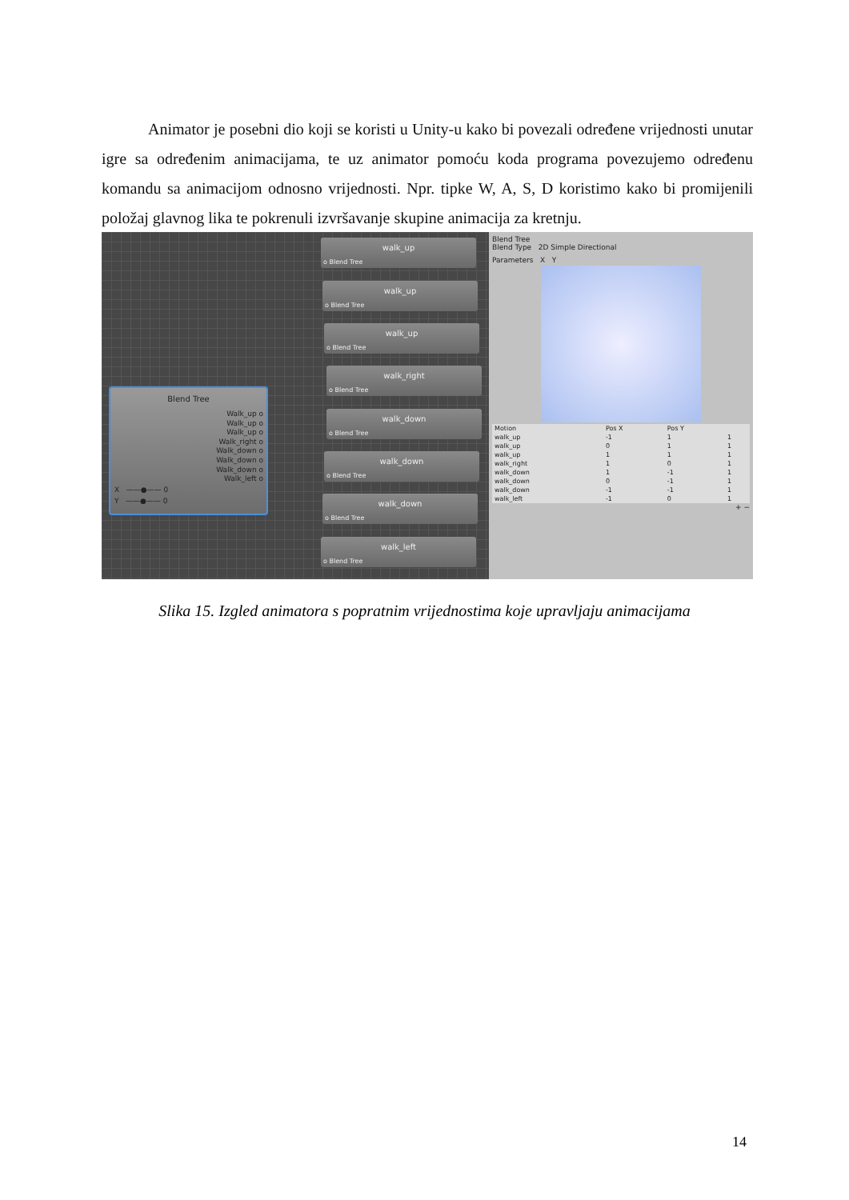Animator je posebni dio koji se koristi u Unity-u kako bi povezali određene vrijednosti unutar igre sa određenim animacijama, te uz animator pomoću koda programa povezujemo određenu komandu sa animacijom odnosno vrijednosti. Npr. tipke W, A, S, D koristimo kako bi promijenili položaj glavnog lika te pokrenuli izvršavanje skupine animacija za kretnju.
walk_up
o Blend Tree
walk_up
o Blend Tree
walk_up
o Blend Tree
walk_right
o Blend Tree
walk_down
o Blend Tree
walk_down
o Blend Tree
walk_down
o Blend Tree
walk_left
o Blend Tree
Blend Tree
Walk_up o
Walk_up o
Walk_up o
Walk_right o
Walk_down o
Walk_down o
Walk_down o
Walk_left o
X ——●—— 0
Y ——●—— 0
Blend Tree
Blend Type 2D Simple Directional
Parameters X Y
| Motion | Pos X | Pos Y | |
| --- | --- | --- | --- |
| walk_up | -1 | 1 | 1 |
| walk_up | 0 | 1 | 1 |
| walk_up | 1 | 1 | 1 |
| walk_right | 1 | 0 | 1 |
| walk_down | 1 | -1 | 1 |
| walk_down | 0 | -1 | 1 |
| walk_down | -1 | -1 | 1 |
| walk_left | -1 | 0 | 1 |
+ −
Slika 15. Izgled animatora s popratnim vrijednostima koje upravljaju animacijama
14